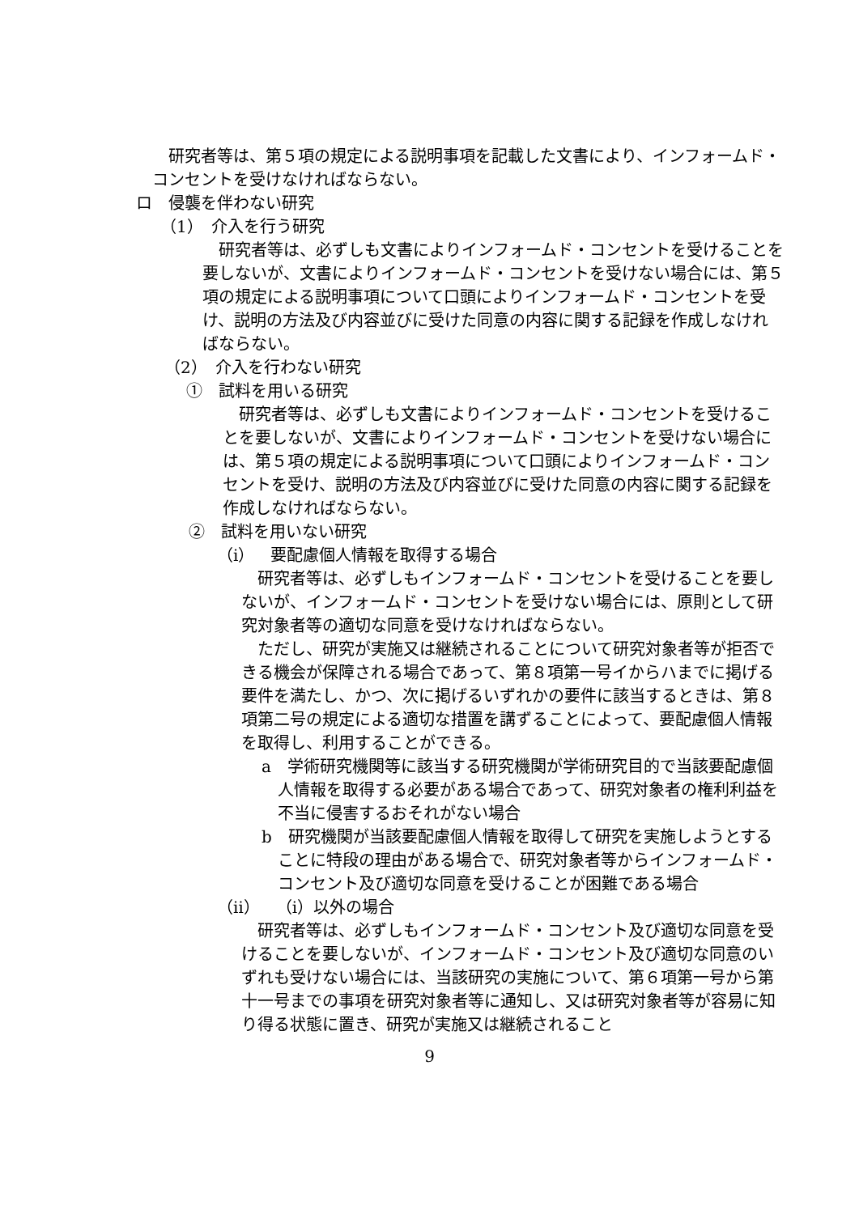研究者等は、第５項の規定による説明事項を記載した文書により、インフォームド・コンセントを受けなければならない。
ロ　侵襲を伴わない研究
（1）　介入を行う研究
研究者等は、必ずしも文書によりインフォームド・コンセントを受けることを要しないが、文書によりインフォームド・コンセントを受けない場合には、第５項の規定による説明事項について口頭によりインフォームド・コンセントを受け、説明の方法及び内容並びに受けた同意の内容に関する記録を作成しなければならない。
（2）　介入を行わない研究
①　試料を用いる研究
研究者等は、必ずしも文書によりインフォームド・コンセントを受けることを要しないが、文書によりインフォームド・コンセントを受けない場合には、第５項の規定による説明事項について口頭によりインフォームド・コンセントを受け、説明の方法及び内容並びに受けた同意の内容に関する記録を作成しなければならない。
②　試料を用いない研究
（ⅰ）　要配慮個人情報を取得する場合
研究者等は、必ずしもインフォームド・コンセントを受けることを要しないが、インフォームド・コンセントを受けない場合には、原則として研究対象者等の適切な同意を受けなければならない。
ただし、研究が実施又は継続されることについて研究対象者等が拒否できる機会が保障される場合であって、第８項第一号イからハまでに掲げる要件を満たし、かつ、次に掲げるいずれかの要件に該当するときは、第８項第二号の規定による適切な措置を講ずることによって、要配慮個人情報を取得し、利用することができる。
a　学術研究機関等に該当する研究機関が学術研究目的で当該要配慮個人情報を取得する必要がある場合であって、研究対象者の権利利益を不当に侵害するおそれがない場合
b　研究機関が当該要配慮個人情報を取得して研究を実施しようとすることに特段の理由がある場合で、研究対象者等からインフォームド・コンセント及び適切な同意を受けることが困難である場合
（ⅱ）　（ⅰ）以外の場合
研究者等は、必ずしもインフォームド・コンセント及び適切な同意を受けることを要しないが、インフォームド・コンセント及び適切な同意のいずれも受けない場合には、当該研究の実施について、第６項第一号から第十一号までの事項を研究対象者等に通知し、又は研究対象者等が容易に知り得る状態に置き、研究が実施又は継続されること
9